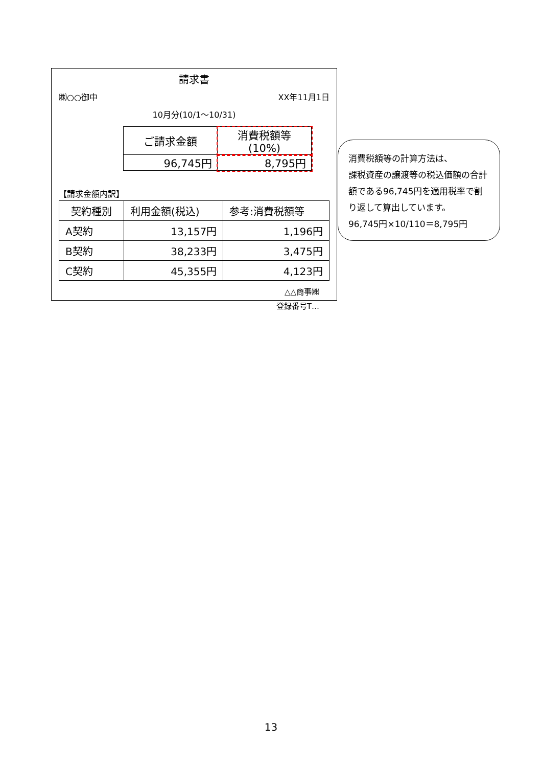請求書
㈱○○御中 XX年11月1日
10月分(10/1～10/31)
| ご請求金額 | 消費税額等(10%) |
| 96,745円 | 8,795円 |
【請求金額内訳】
| 契約種別 | 利用金額(税込) | 参考:消費税額等 |
| --- | --- | --- |
| A契約 | 13,157円 | 1,196円 |
| B契約 | 38,233円 | 3,475円 |
| C契約 | 45,355円 | 4,123円 |
△△商事㈱
登録番号T…
消費税額等の計算方法は、
課税資産の譲渡等の税込価額の合計額である96,745円を適用税率で割り返して算出しています。
96,745円×10/110＝8,795円
13